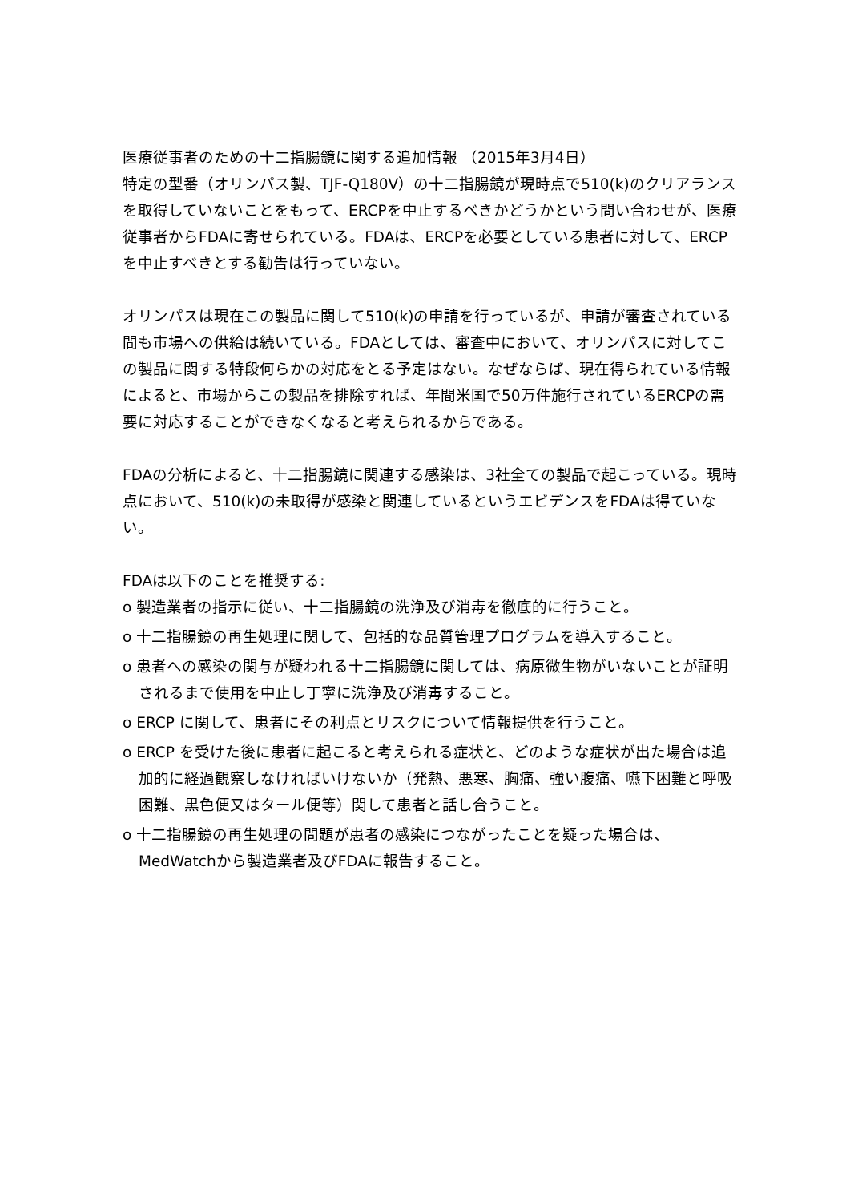医療従事者のための十二指腸鏡に関する追加情報 （2015年3月4日）
特定の型番（オリンパス製、TJF-Q180V）の十二指腸鏡が現時点で510(k)のクリアランスを取得していないことをもって、ERCPを中止するべきかどうかという問い合わせが、医療従事者からFDAに寄せられている。FDAは、ERCPを必要としている患者に対して、ERCPを中止すべきとする勧告は行っていない。
オリンパスは現在この製品に関して510(k)の申請を行っているが、申請が審査されている間も市場への供給は続いている。FDAとしては、審査中において、オリンパスに対してこの製品に関する特段何らかの対応をとる予定はない。なぜならば、現在得られている情報によると、市場からこの製品を排除すれば、年間米国で50万件施行されているERCPの需要に対応することができなくなると考えられるからである。
FDAの分析によると、十二指腸鏡に関連する感染は、3社全ての製品で起こっている。現時点において、510(k)の未取得が感染と関連しているというエビデンスをFDAは得ていない。
FDAは以下のことを推奨する:
o 製造業者の指示に従い、十二指腸鏡の洗浄及び消毒を徹底的に行うこと。
o 十二指腸鏡の再生処理に関して、包括的な品質管理プログラムを導入すること。
o 患者への感染の関与が疑われる十二指腸鏡に関しては、病原微生物がいないことが証明されるまで使用を中止し丁寧に洗浄及び消毒すること。
o ERCP に関して、患者にその利点とリスクについて情報提供を行うこと。
o ERCP を受けた後に患者に起こると考えられる症状と、どのような症状が出た場合は追加的に経過観察しなければいけないか（発熱、悪寒、胸痛、強い腹痛、嚥下困難と呼吸困難、黒色便又はタール便等）関して患者と話し合うこと。
o 十二指腸鏡の再生処理の問題が患者の感染につながったことを疑った場合は、MedWatchから製造業者及びFDAに報告すること。